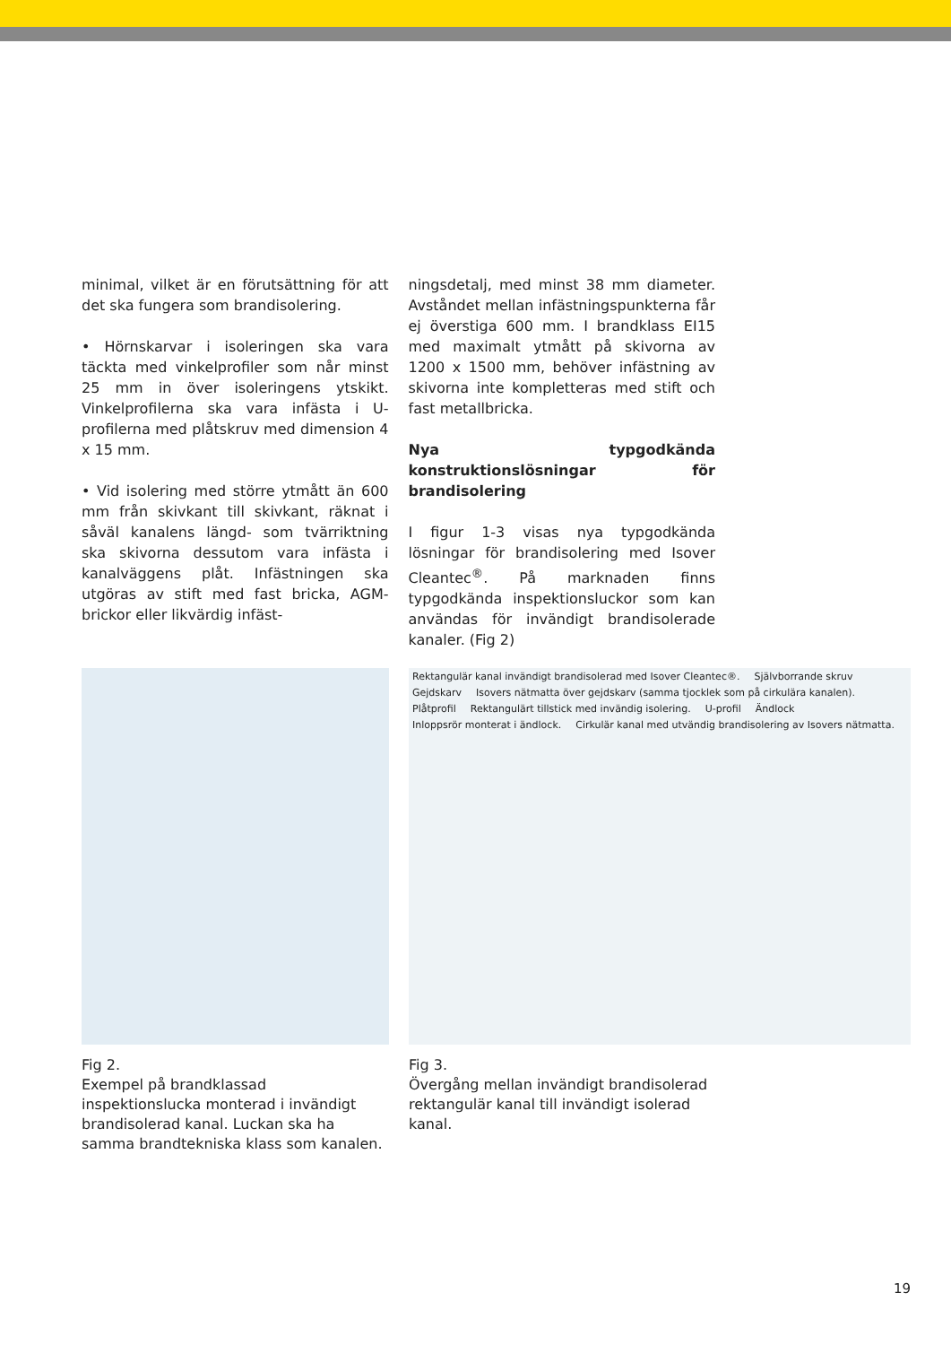minimal, vilket är en förutsättning för att det ska fungera som brandisolering.
• Hörnskarvar i isoleringen ska vara täckta med vinkelprofiler som når minst 25 mm in över isoleringens ytskikt. Vinkelprofilerna ska vara infästa i U-profilerna med plåtskruv med dimension 4 x 15 mm.
• Vid isolering med större ytmått än 600 mm från skivkant till skivkant, räknat i såväl kanalens längd- som tvärriktning ska skivorna dessutom vara infästa i kanalväggens plåt. Infästningen ska utgöras av stift med fast bricka, AGM-brickor eller likvärdig infäst-
ningsdetalj, med minst 38 mm diameter. Avståndet mellan infästningspunkterna får ej överstiga 600 mm. I brandklass EI15 med maximalt ytmått på skivorna av 1200 x 1500 mm, behöver infästning av skivorna inte kompletteras med stift och fast metallbricka.
Nya typgodkända konstruktionslösningar för brandisolering
I figur 1-3 visas nya typgodkända lösningar för brandisolering med Isover Cleantec<sup>®</sup>. På marknaden finns typgodkända inspektionsluckor som kan användas för invändigt brandisolerade kanaler. (Fig 2)
Fig 2.
Exempel på brandklassad inspektionslucka monterad i invändigt brandisolerad kanal. Luckan ska ha samma brandtekniska klass som kanalen.
Rektangulär kanal invändigt brandisolerad med Isover Cleantec®. Självborrande skruv Gejdskarv Isovers nätmatta över gejdskarv (samma tjocklek som på cirkulära kanalen). Plåtprofil Rektangulärt tillstick med invändig isolering. U-profil Ändlock Inloppsrör monterat i ändlock. Cirkulär kanal med utvändig brandisolering av Isovers nätmatta.
Fig 3.
Övergång mellan invändigt brandisolerad rektangulär kanal till invändigt isolerad kanal.
19